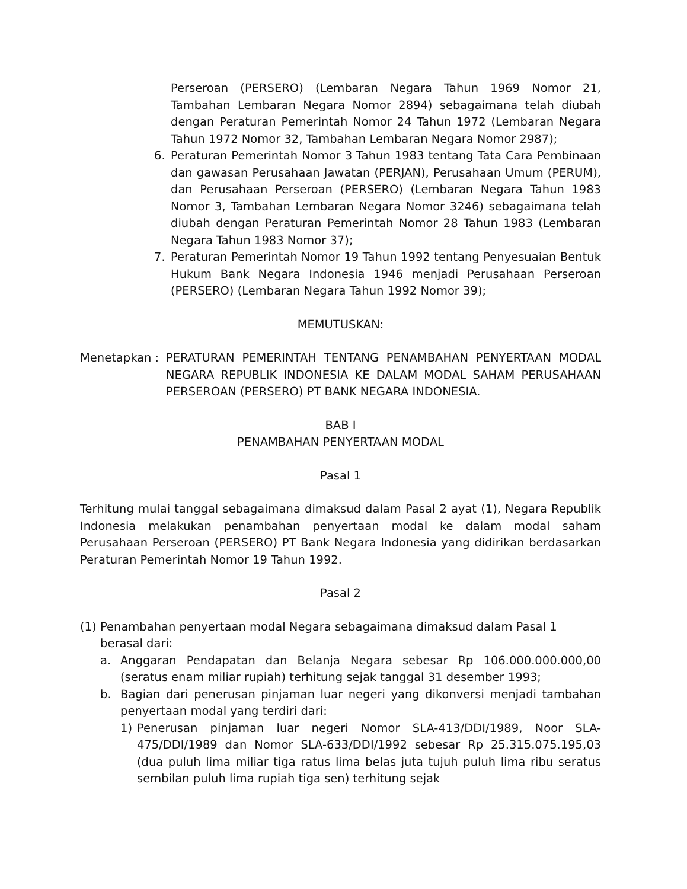Perseroan (PERSERO) (Lembaran Negara Tahun 1969 Nomor 21, Tambahan Lembaran Negara Nomor 2894) sebagaimana telah diubah dengan Peraturan Pemerintah Nomor 24 Tahun 1972 (Lembaran Negara Tahun 1972 Nomor 32, Tambahan Lembaran Negara Nomor 2987);
6. Peraturan Pemerintah Nomor 3 Tahun 1983 tentang Tata Cara Pembinaan dan gawasan Perusahaan Jawatan (PERJAN), Perusahaan Umum (PERUM), dan Perusahaan Perseroan (PERSERO) (Lembaran Negara Tahun 1983 Nomor 3, Tambahan Lembaran Negara Nomor 3246) sebagaimana telah diubah dengan Peraturan Pemerintah Nomor 28 Tahun 1983 (Lembaran Negara Tahun 1983 Nomor 37);
7. Peraturan Pemerintah Nomor 19 Tahun 1992 tentang Penyesuaian Bentuk Hukum Bank Negara Indonesia 1946 menjadi Perusahaan Perseroan (PERSERO) (Lembaran Negara Tahun 1992 Nomor 39);
MEMUTUSKAN:
Menetapkan : PERATURAN PEMERINTAH TENTANG PENAMBAHAN PENYERTAAN MODAL NEGARA REPUBLIK INDONESIA KE DALAM MODAL SAHAM PERUSAHAAN PERSEROAN (PERSERO) PT BANK NEGARA INDONESIA.
BAB I
PENAMBAHAN PENYERTAAN MODAL
Pasal 1
Terhitung mulai tanggal sebagaimana dimaksud dalam Pasal 2 ayat (1), Negara Republik Indonesia melakukan penambahan penyertaan modal ke dalam modal saham Perusahaan Perseroan (PERSERO) PT Bank Negara Indonesia yang didirikan berdasarkan Peraturan Pemerintah Nomor 19 Tahun 1992.
Pasal 2
(1)
Penambahan penyertaan modal Negara sebagaimana dimaksud dalam Pasal 1
berasal dari:
a. Anggaran Pendapatan dan Belanja Negara sebesar Rp 106.000.000.000,00 (seratus enam miliar rupiah) terhitung sejak tanggal 31 desember 1993;
b. Bagian dari penerusan pinjaman luar negeri yang dikonversi menjadi tambahan penyertaan modal yang terdiri dari:
1) Penerusan pinjaman luar negeri Nomor SLA-413/DDI/1989, Noor SLA-475/DDI/1989 dan Nomor SLA-633/DDI/1992 sebesar Rp 25.315.075.195,03 (dua puluh lima miliar tiga ratus lima belas juta tujuh puluh lima ribu seratus sembilan puluh lima rupiah tiga sen) terhitung sejak